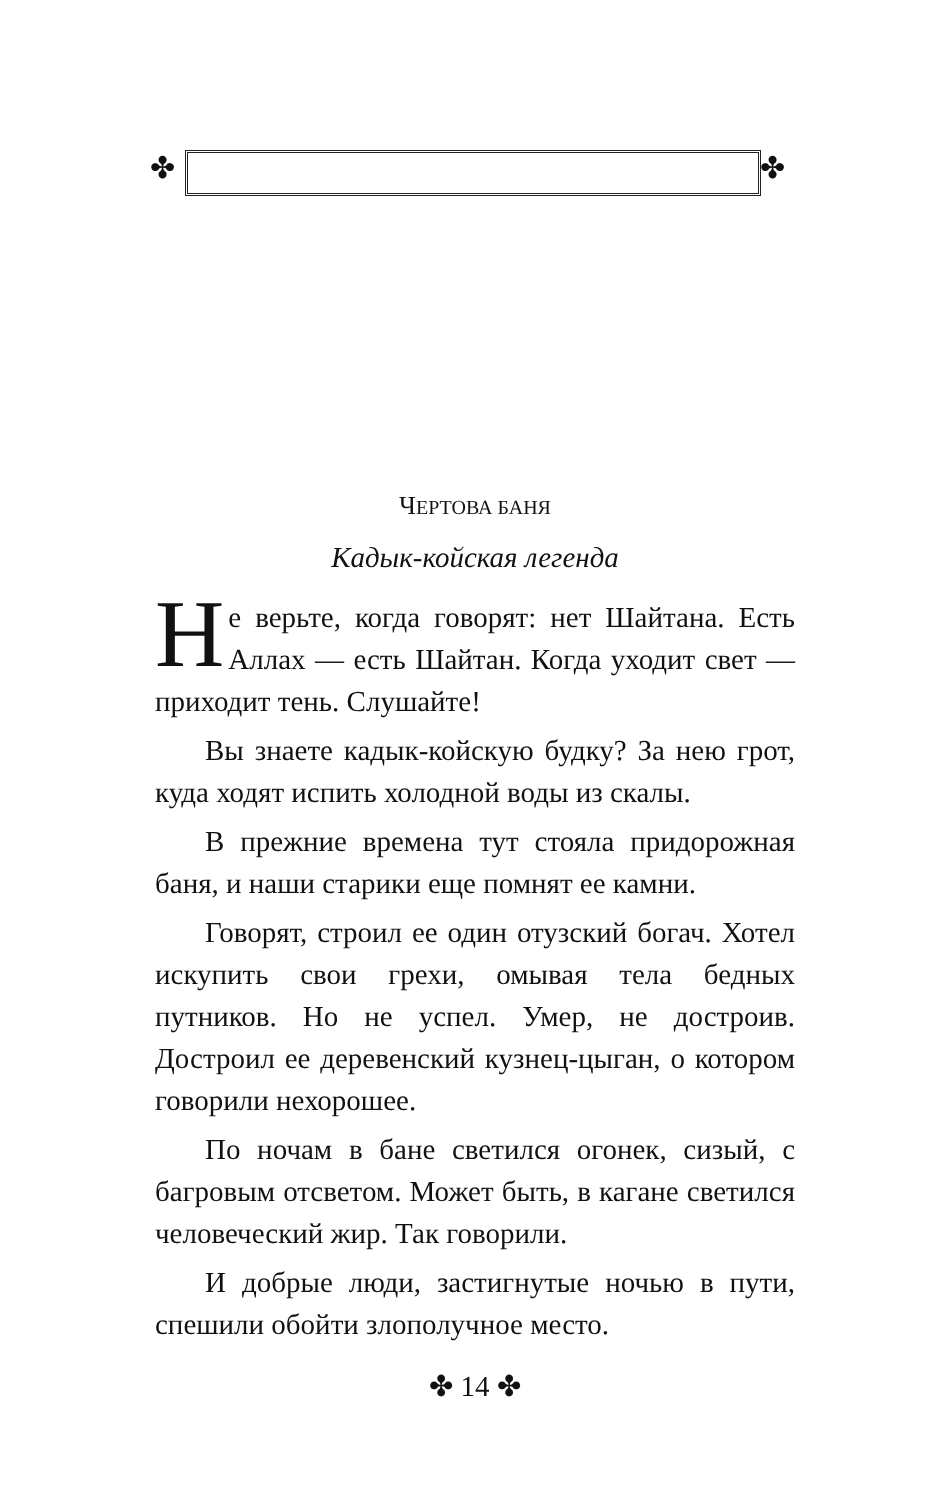✤ ✤
ЧЕРТОВА БАНЯ
Кадык-койская легенда
Не верьте, когда говорят: нет Шайтана. Есть Аллах — есть Шайтан. Когда уходит свет — приходит тень. Слушайте!
Вы знаете кадык-койскую будку? За нею грот, куда ходят испить холодной воды из скалы.
В прежние времена тут стояла придорожная баня, и наши старики еще помнят ее камни.
Говорят, строил ее один отузский богач. Хотел искупить свои грехи, омывая тела бедных путников. Но не успел. Умер, не достроив. Достроил ее деревенский кузнец-цыган, о котором говорили нехорошее.
По ночам в бане светился огонек, сизый, с багровым отсветом. Может быть, в кагане светился человеческий жир. Так говорили.
И добрые люди, застигнутые ночью в пути, спешили обойти злополучное место.
✤ 14 ✤